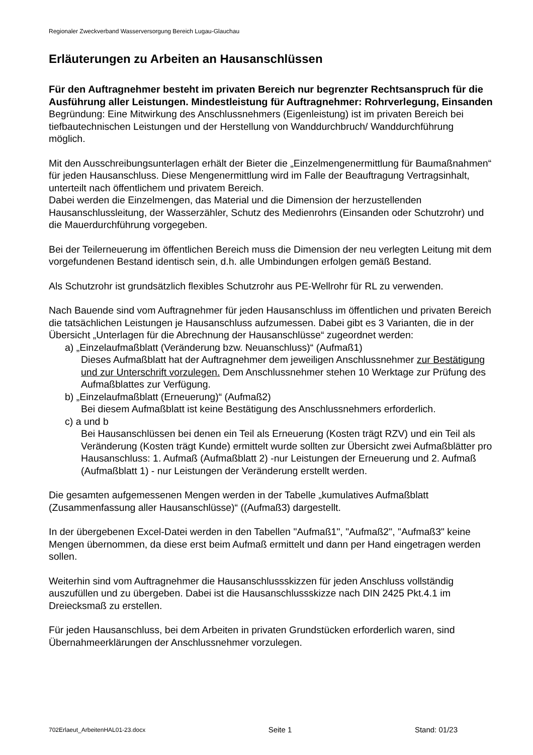Regionaler Zweckverband Wasserversorgung Bereich Lugau-Glauchau
Erläuterungen zu Arbeiten an Hausanschlüssen
Für den Auftragnehmer besteht im privaten Bereich nur begrenzter Rechtsanspruch für die Ausführung aller Leistungen. Mindestleistung für Auftragnehmer: Rohrverlegung, Einsanden
Begründung: Eine Mitwirkung des Anschlussnehmers (Eigenleistung) ist im privaten Bereich bei tiefbautechnischen Leistungen und der Herstellung von Wanddurchbruch/ Wanddurchführung möglich.
Mit den Ausschreibungsunterlagen erhält der Bieter die „Einzelmengenermittlung für Baumaßnahmen“ für jeden Hausanschluss. Diese Mengenermittlung wird im Falle der Beauftragung Vertragsinhalt, unterteilt nach öffentlichem und privatem Bereich.
Dabei werden die Einzelmengen, das Material und die Dimension der herzustellenden Hausanschlussleitung, der Wasserzähler, Schutz des Medienrohrs (Einsanden oder Schutzrohr) und die Mauerdurchführung vorgegeben.
Bei der Teilerneuerung im öffentlichen Bereich muss die Dimension der neu verlegten Leitung mit dem vorgefundenen Bestand identisch sein, d.h. alle Umbindungen erfolgen gemäß Bestand.
Als Schutzrohr ist grundsätzlich flexibles Schutzrohr aus PE-Wellrohr für RL zu verwenden.
Nach Bauende sind vom Auftragnehmer für jeden Hausanschluss im öffentlichen und privaten Bereich die tatsächlichen Leistungen je Hausanschluss aufzumessen. Dabei gibt es 3 Varianten, die in der Übersicht „Unterlagen für die Abrechnung der Hausanschlüsse“ zugeordnet werden:
a) „Einzelaufmaßblatt (Veränderung bzw. Neuanschluss)“ (Aufmaß1)
Dieses Aufmaßblatt hat der Auftragnehmer dem jeweiligen Anschlussnehmer zur Bestätigung und zur Unterschrift vorzulegen. Dem Anschlussnehmer stehen 10 Werktage zur Prüfung des Aufmaßblattes zur Verfügung.
b) „Einzelaufmaßblatt (Erneuerung)“ (Aufmaß2)
Bei diesem Aufmaßblatt ist keine Bestätigung des Anschlussnehmers erforderlich.
c) a und b
Bei Hausanschlüssen bei denen ein Teil als Erneuerung (Kosten trägt RZV) und ein Teil als Veränderung (Kosten trägt Kunde) ermittelt wurde sollten zur Übersicht zwei Aufmaßblätter pro Hausanschluss: 1. Aufmaß (Aufmaßblatt 2) -nur Leistungen der Erneuerung und 2. Aufmaß (Aufmaßblatt 1) - nur Leistungen der Veränderung erstellt werden.
Die gesamten aufgemessenen Mengen werden in der Tabelle „kumulatives Aufmaßblatt (Zusammenfassung aller Hausanschlüsse)“ ((Aufmaß3) dargestellt.
In der übergebenen Excel-Datei werden in den Tabellen "Aufmaß1", "Aufmaß2", "Aufmaß3" keine Mengen übernommen, da diese erst beim Aufmaß ermittelt und dann per Hand eingetragen werden sollen.
Weiterhin sind vom Auftragnehmer die Hausanschlussskizzen für jeden Anschluss vollständig auszufüllen und zu übergeben. Dabei ist die Hausanschlussskizze nach DIN 2425 Pkt.4.1 im Dreiecksmaß zu erstellen.
Für jeden Hausanschluss, bei dem Arbeiten in privaten Grundstücken erforderlich waren, sind Übernahmeerklärungen der Anschlussnehmer vorzulegen.
702Erlaeut_ArbeitenHAL01-23.docx Seite 1 Stand: 01/23